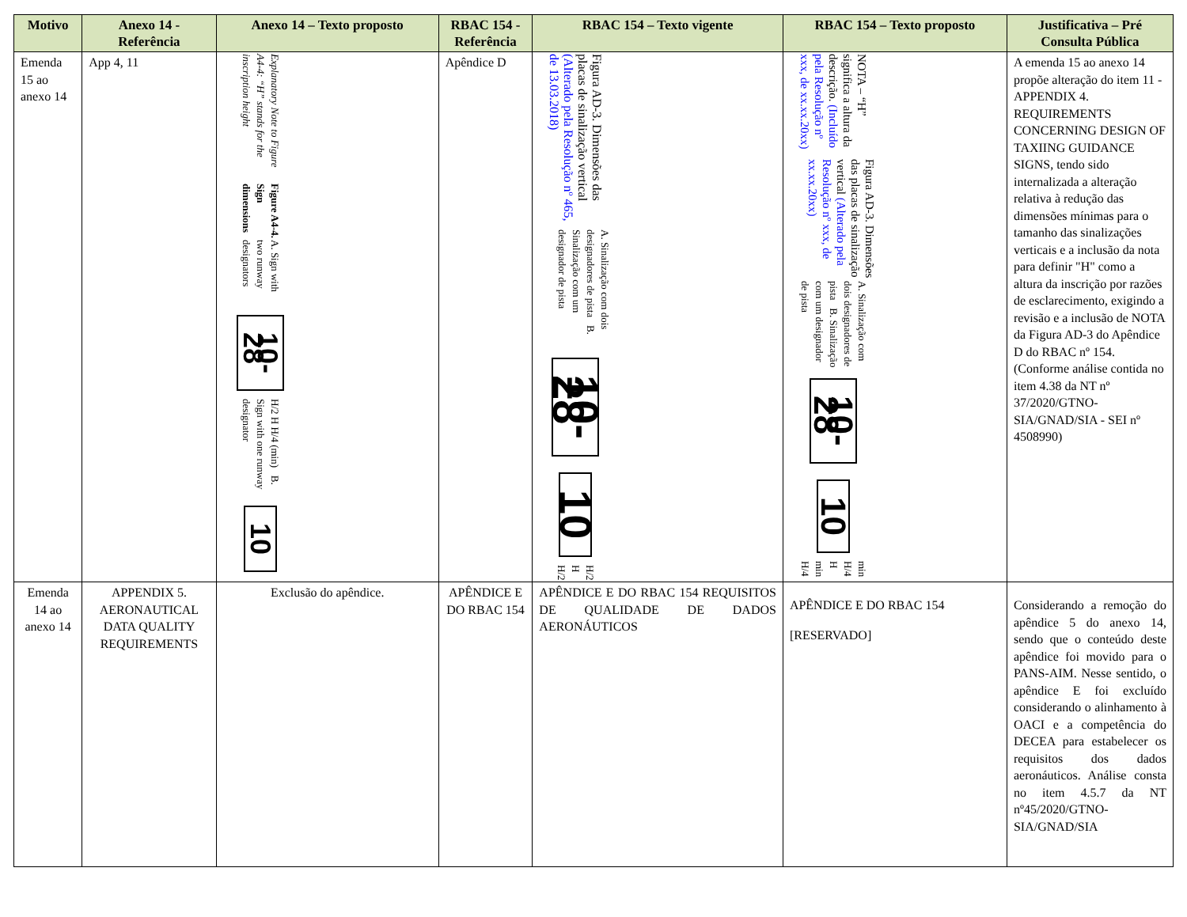| Motivo | Anexo 14 - Referência | Anexo 14 – Texto proposto | RBAC 154 - Referência | RBAC 154 – Texto vigente | RBAC 154 – Texto proposto | Justificativa – Pré Consulta Pública |
| --- | --- | --- | --- | --- | --- | --- |
| Emenda 15 ao anexo 14 | App 4, 11 | Explanatory Note to Figure A4-4: “H” stands for the inscription height Figure A4-4. Sign dimensions A. Sign with two runway designators 10-28 H/2 H H/4 (min) B. Sign with one runway designator 10 | Apêndice D | Figura AD-3. Dimensões das placas de sinalização vertical (Alterado pela Resolução nº 465, de 13.03.2018) A. Sinalização com dois designadores de pista B. Sinalização com um designador de pista 10-28 10 H/2 H H/2 | NOTA – “H” significa a altura da descrição. (Incluído pela Resolução nº xxx, de xx.xx.20xx) Figura AD-3. Dimensões das placas de sinalização vertical (Alterado pela Resolução nº xxx, de xx.xx.20xx) A. Sinalização com dois designadores de pista B. Sinalização com um designador de pista 10-28 10 min H/4 H min H/4 | A emenda 15 ao anexo 14 propõe alteração do item 11 - APPENDIX 4. REQUIREMENTS CONCERNING DESIGN OF TAXIING GUIDANCE SIGNS, tendo sido internalizada a alteração relativa à redução das dimensões mínimas para o tamanho das sinalizações verticais e a inclusão da nota para definir "H" como a altura da inscrição por razões de esclarecimento, exigindo a revisão e a inclusão de NOTA da Figura AD-3 do Apêndice D do RBAC nº 154. (Conforme análise contida no item 4.38 da NT nº 37/2020/GTNO-SIA/GNAD/SIA - SEI nº 4508990) |
| Emenda 14 ao anexo 14 | APPENDIX 5. AERONAUTICAL DATA QUALITY REQUIREMENTS | Exclusão do apêndice. | APÊNDICE E DO RBAC 154 | APÊNDICE E DO RBAC 154 REQUISITOS DE QUALIDADE DE DADOS AERONÁUTICOS | APÊNDICE E DO RBAC 154 [RESERVADO] | Considerando a remoção do apêndice 5 do anexo 14, sendo que o conteúdo deste apêndice foi movido para o PANS-AIM. Nesse sentido, o apêndice E foi excluído considerando o alinhamento à OACI e a competência do DECEA para estabelecer os requisitos dos dados aeronáuticos. Análise consta no item 4.5.7 da NT nº45/2020/GTNO-SIA/GNAD/SIA |